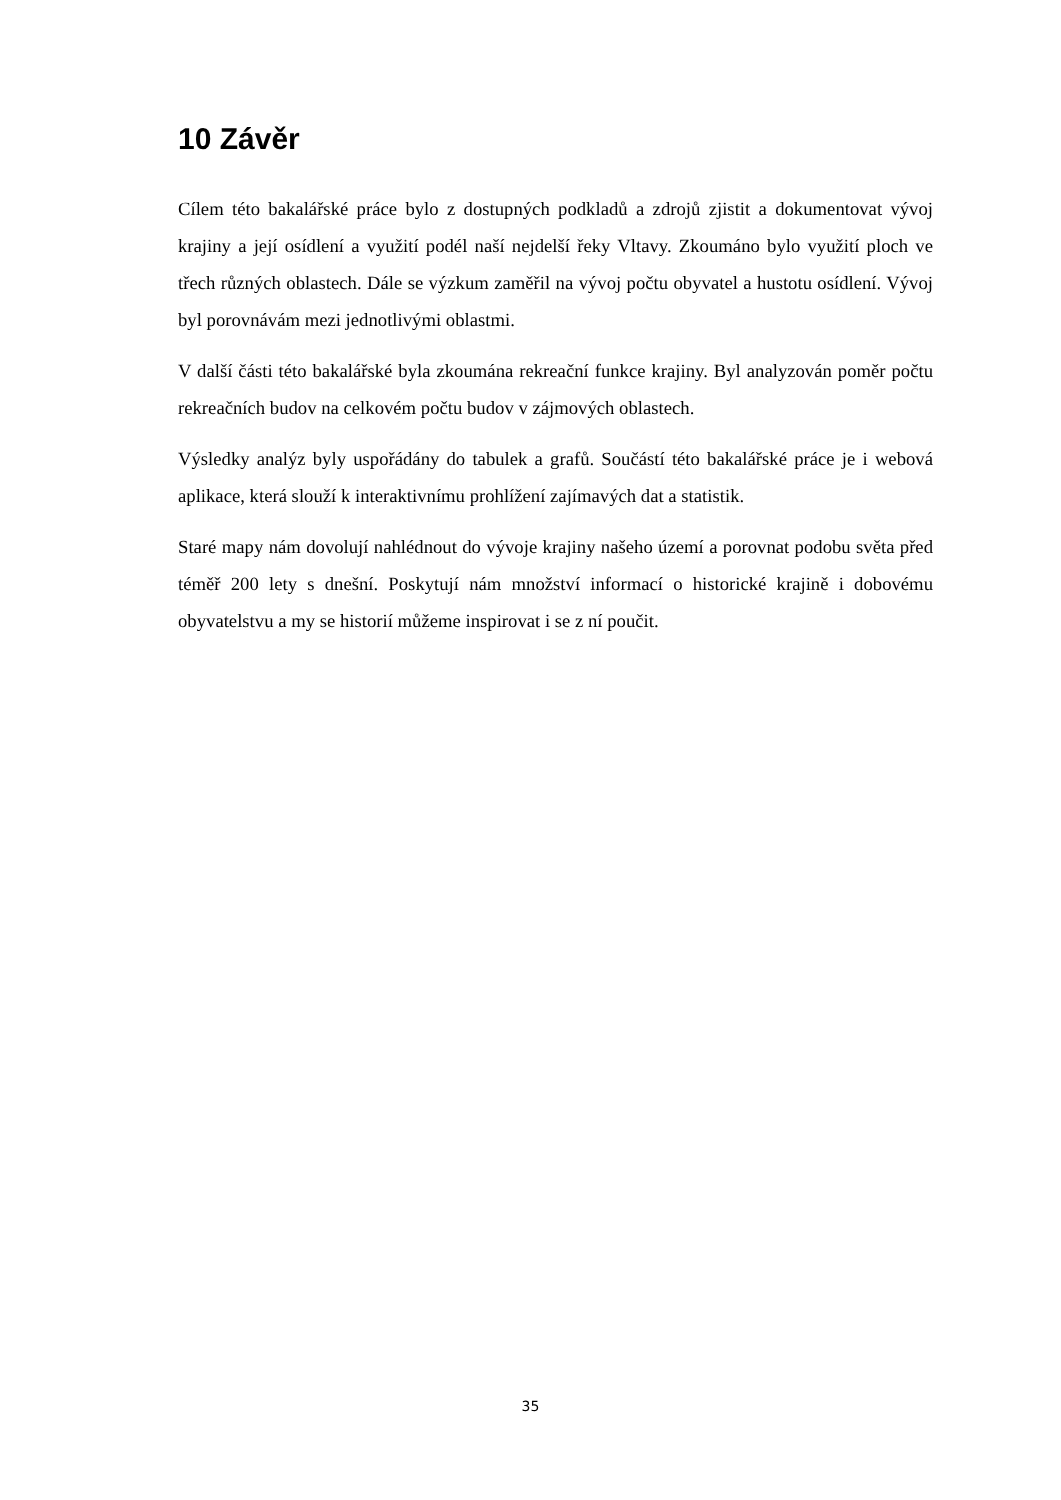10 Závěr
Cílem této bakalářské práce bylo z dostupných podkladů a zdrojů zjistit a dokumentovat vývoj krajiny a její osídlení a využití podél naší nejdelší řeky Vltavy. Zkoumáno bylo využití ploch ve třech různých oblastech. Dále se výzkum zaměřil na vývoj počtu obyvatel a hustotu osídlení. Vývoj byl porovnávám mezi jednotlivými oblastmi.
V další části této bakalářské byla zkoumána rekreační funkce krajiny. Byl analyzován poměr počtu rekreačních budov na celkovém počtu budov v zájmových oblastech.
Výsledky analýz byly uspořádány do tabulek a grafů. Součástí této bakalářské práce je i webová aplikace, která slouží k interaktivnímu prohlížení zajímavých dat a statistik.
Staré mapy nám dovolují nahlédnout do vývoje krajiny našeho území a porovnat podobu světa před téměř 200 lety s dnešní. Poskytují nám množství informací o historické krajině i dobovému obyvatelstvu a my se historií můžeme inspirovat i se z ní poučit.
35